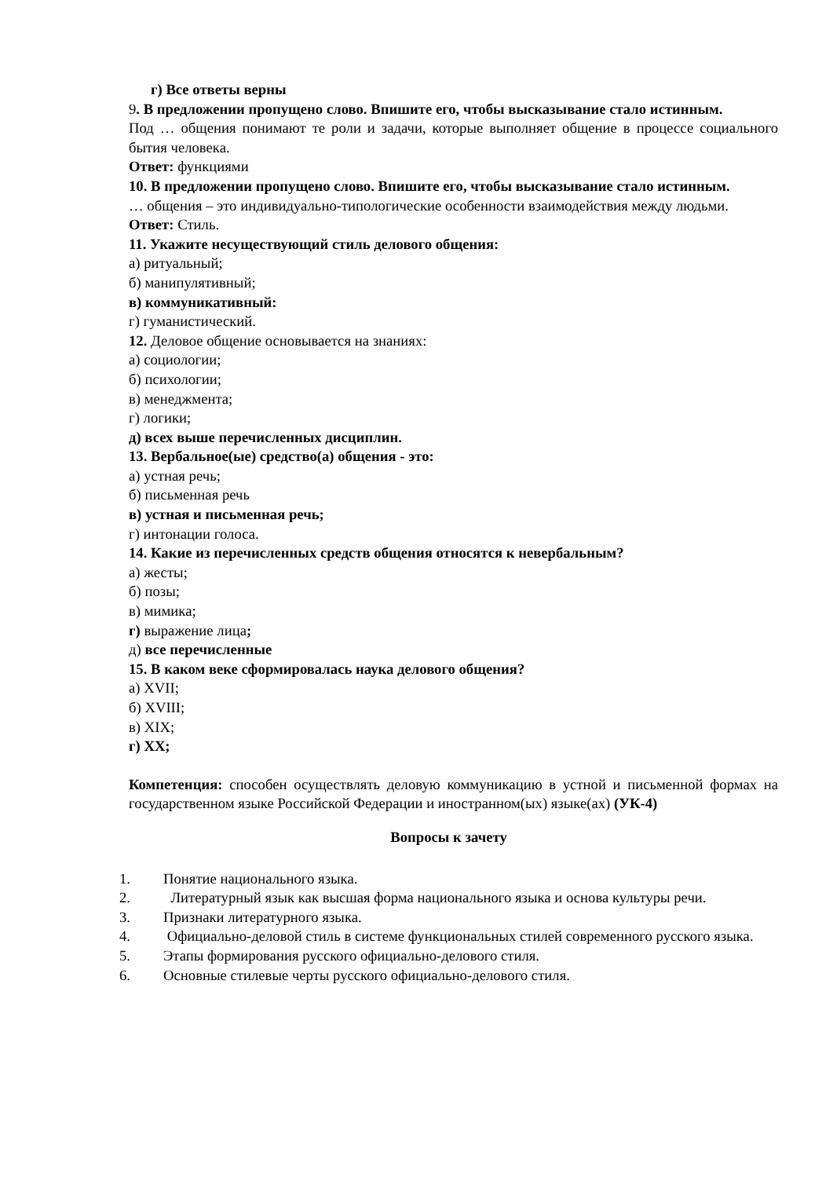г) Все ответы верны
9. В предложении пропущено слово. Впишите его, чтобы высказывание стало истинным.
Под … общения понимают те роли и задачи, которые выполняет общение в процессе социального бытия человека.
Ответ: функциями
10. В предложении пропущено слово. Впишите его, чтобы высказывание стало истинным.
… общения – это индивидуально-типологические особенности взаимодействия между людьми.
Ответ: Стиль.
11. Укажите несуществующий стиль делового общения:
а) ритуальный;
б) манипулятивный;
в) коммуникативный:
г) гуманистический.
12. Деловое общение основывается на знаниях:
а) социологии;
б) психологии;
в) менеджмента;
г) логики;
д) всех выше перечисленных дисциплин.
13. Вербальное(ые) средство(а) общения - это:
а) устная речь;
б) письменная речь
в) устная и письменная речь;
г) интонации голоса.
14. Какие из перечисленных средств общения относятся к невербальным?
а) жесты;
б) позы;
в) мимика;
г) выражение лица;
д) все перечисленные
15. В каком веке сформировалась наука делового общения?
а) XVII;
б) XVIII;
в) XIX;
г) XX;
Компетенция: способен осуществлять деловую коммуникацию в устной и письменной формах на государственном языке Российской Федерации и иностранном(ых) языке(ах) (УК-4)
Вопросы к зачету
1. Понятие национального языка.
2. Литературный язык как высшая форма национального языка и основа культуры речи.
3. Признаки литературного языка.
4. Официально-деловой стиль в системе функциональных стилей современного русского языка.
5. Этапы формирования русского официально-делового стиля.
6. Основные стилевые черты русского официально-делового стиля.